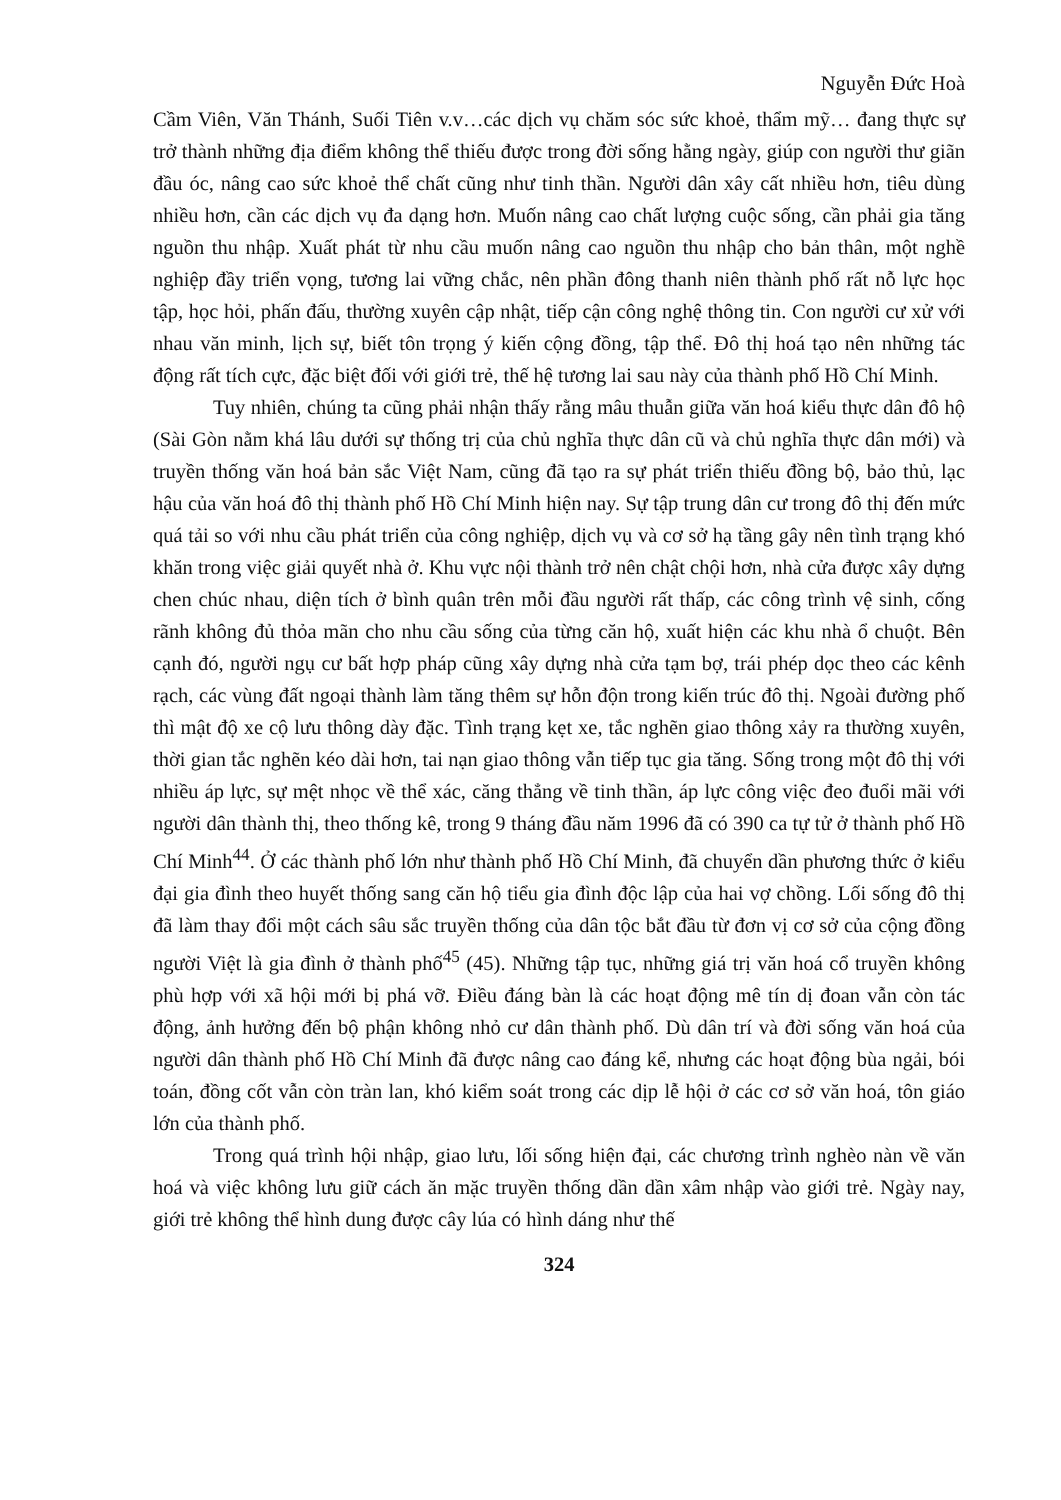Nguyễn Đức Hoà
Cầm Viên, Văn Thánh, Suối Tiên v.v…các dịch vụ chăm sóc sức khoẻ, thẩm mỹ… đang thực sự trở thành những địa điểm không thể thiếu được trong đời sống hằng ngày, giúp con người thư giãn đầu óc, nâng cao sức khoẻ thể chất cũng như tinh thần. Người dân xây cất nhiều hơn, tiêu dùng nhiều hơn, cần các dịch vụ đa dạng hơn. Muốn nâng cao chất lượng cuộc sống, cần phải gia tăng nguồn thu nhập. Xuất phát từ nhu cầu muốn nâng cao nguồn thu nhập cho bản thân, một nghề nghiệp đầy triển vọng, tương lai vững chắc, nên phần đông thanh niên thành phố rất nỗ lực học tập, học hỏi, phấn đấu, thường xuyên cập nhật, tiếp cận công nghệ thông tin. Con người cư xử với nhau văn minh, lịch sự, biết tôn trọng ý kiến cộng đồng, tập thể. Đô thị hoá tạo nên những tác động rất tích cực, đặc biệt đối với giới trẻ, thế hệ tương lai sau này của thành phố Hồ Chí Minh.
Tuy nhiên, chúng ta cũng phải nhận thấy rằng mâu thuẫn giữa văn hoá kiểu thực dân đô hộ (Sài Gòn nằm khá lâu dưới sự thống trị của chủ nghĩa thực dân cũ và chủ nghĩa thực dân mới) và truyền thống văn hoá bản sắc Việt Nam, cũng đã tạo ra sự phát triển thiếu đồng bộ, bảo thủ, lạc hậu của văn hoá đô thị thành phố Hồ Chí Minh hiện nay. Sự tập trung dân cư trong đô thị đến mức quá tải so với nhu cầu phát triển của công nghiệp, dịch vụ và cơ sở hạ tầng gây nên tình trạng khó khăn trong việc giải quyết nhà ở. Khu vực nội thành trở nên chật chội hơn, nhà cửa được xây dựng chen chúc nhau, diện tích ở bình quân trên mỗi đầu người rất thấp, các công trình vệ sinh, cống rãnh không đủ thỏa mãn cho nhu cầu sống của từng căn hộ, xuất hiện các khu nhà ổ chuột. Bên cạnh đó, người ngụ cư bất hợp pháp cũng xây dựng nhà cửa tạm bợ, trái phép dọc theo các kênh rạch, các vùng đất ngoại thành làm tăng thêm sự hỗn độn trong kiến trúc đô thị. Ngoài đường phố thì mật độ xe cộ lưu thông dày đặc. Tình trạng kẹt xe, tắc nghẽn giao thông xảy ra thường xuyên, thời gian tắc nghẽn kéo dài hơn, tai nạn giao thông vẫn tiếp tục gia tăng. Sống trong một đô thị với nhiều áp lực, sự mệt nhọc về thể xác, căng thẳng về tinh thần, áp lực công việc đeo đuổi mãi với người dân thành thị, theo thống kê, trong 9 tháng đầu năm 1996 đã có 390 ca tự tử ở thành phố Hồ Chí Minh<sup>44</sup>. Ở các thành phố lớn như thành phố Hồ Chí Minh, đã chuyển dần phương thức ở kiểu đại gia đình theo huyết thống sang căn hộ tiểu gia đình độc lập của hai vợ chồng. Lối sống đô thị đã làm thay đổi một cách sâu sắc truyền thống của dân tộc bắt đầu từ đơn vị cơ sở của cộng đồng người Việt là gia đình ở thành phố<sup>45</sup> (45). Những tập tục, những giá trị văn hoá cổ truyền không phù hợp với xã hội mới bị phá vỡ. Điều đáng bàn là các hoạt động mê tín dị đoan vẫn còn tác động, ảnh hưởng đến bộ phận không nhỏ cư dân thành phố. Dù dân trí và đời sống văn hoá của người dân thành phố Hồ Chí Minh đã được nâng cao đáng kể, nhưng các hoạt động bùa ngải, bói toán, đồng cốt vẫn còn tràn lan, khó kiểm soát trong các dịp lễ hội ở các cơ sở văn hoá, tôn giáo lớn của thành phố.
Trong quá trình hội nhập, giao lưu, lối sống hiện đại, các chương trình nghèo nàn về văn hoá và việc không lưu giữ cách ăn mặc truyền thống dần dần xâm nhập vào giới trẻ. Ngày nay, giới trẻ không thể hình dung được cây lúa có hình dáng như thế
324